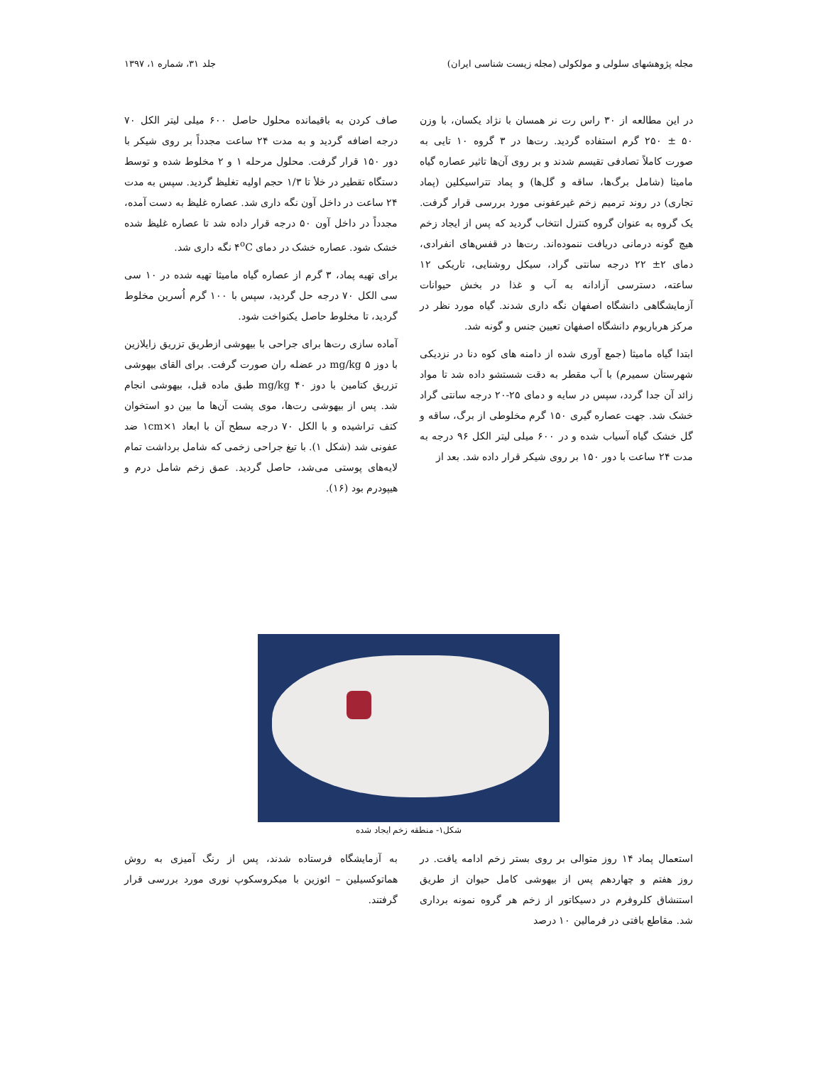مجله پژوهشهای سلولی و مولکولی (مجله زیست شناسی ایران) جلد ۳۱، شماره ۱، ۱۳۹۷
در این مطالعه از ۳۰ راس رت نر همسان با نژاد یکسان، با وزن ۵۰ ± ۲۵۰ گرم استفاده گردید. رت‌ها در ۳ گروه ۱۰ تایی به صورت کاملاً تصادفی تقیسم شدند و بر روی آن‌ها تاثیر عصاره گیاه مامیثا (شامل برگ‌ها، ساقه و گل‌ها) و پماد تتراسیکلین (پماد تجاری) در روند ترمیم زخم غیرعفونی مورد بررسی قرار گرفت. یک گروه به عنوان گروه کنترل انتخاب گردید که پس از ایجاد زخم هیچ گونه درمانی دریافت ننموده‌اند. رت‌ها در قفس‌های انفرادی، دمای ۲± ۲۲ درجه سانتی گراد، سیکل روشنایی، تاریکی ۱۲ ساعته، دسترسی آزادانه به آب و غذا در بخش حیوانات آزمایشگاهی دانشگاه اصفهان نگه داری شدند. گیاه مورد نظر در مرکز هرباریوم دانشگاه اصفهان تعیین جنس و گونه شد.
ابتدا گیاه مامیثا (جمع آوری شده از دامنه های کوه دنا در نزدیکی شهرستان سمیرم) با آب مقطر به دقت شستشو داده شد تا مواد زائد آن جدا گردد، سپس در سایه و دمای ۲۵-۲۰ درجه سانتی گراد خشک شد. جهت عصاره گیری ۱۵۰ گرم مخلوطی از برگ، ساقه و گل خشک گیاه آسیاب شده و در ۶۰۰ میلی لیتر الکل ۹۶ درجه به مدت ۲۴ ساعت با دور ۱۵۰ بر روی شیکر قرار داده شد. بعد از
صاف کردن به باقیمانده محلول حاصل ۶۰۰ میلی لیتر الکل ۷۰ درجه اضافه گردید و به مدت ۲۴ ساعت مجدداً بر روی شیکر با دور ۱۵۰ قرار گرفت. محلول مرحله ۱ و ۲ مخلوط شده و توسط دستگاه تقطیر در خلأ تا ۱/۳ حجم اولیه تغلیظ گردید. سپس به مدت ۲۴ ساعت در داخل آون نگه داری شد. عصاره غلیظ به دست آمده، مجدداً در داخل آون ۵۰ درجه قرار داده شد تا عصاره غلیظ شده خشک شود. عصاره خشک در دمای ۴<sup>o</sup>C نگه داری شد.
برای تهیه پماد، ۳ گرم از عصاره گیاه مامیثا تهیه شده در ۱۰ سی سی الکل ۷۰ درجه حل گردید، سپس با ۱۰۰ گرم اُسرین مخلوط گردید، تا مخلوط حاصل یکنواخت شود.
آماده سازی رت‌ها برای جراحی با بیهوشی ازطریق تزریق زایلازین با دوز ۵ mg/kg در عضله ران صورت گرفت. برای القای بیهوشی تزریق کتامین با دوز ۴۰ mg/kg طبق ماده قبل، بیهوشی انجام شد. پس از بیهوشی رت‌ها، موی پشت آن‌ها ما بین دو استخوان کتف تراشیده و با الکل ۷۰ درجه سطح آن با ابعاد ۱cm×۱ ضد عفونی شد (شکل ۱). با تیغ جراحی زخمی که شامل برداشت تمام لایه‌های پوستی می‌شد، حاصل گردید. عمق زخم شامل درم و هیپودرم بود (۱۶).
شکل۱- منطقه زخم ایجاد شده
استعمال پماد ۱۴ روز متوالی بر روی بستر زخم ادامه یافت. در روز هفتم و چهاردهم پس از بیهوشی کامل حیوان از طریق استنشاق کلروفرم در دسیکاتور از زخم هر گروه نمونه برداری شد. مقاطع بافتی در فرمالین ۱۰ درصد
به آزمایشگاه فرستاده شدند، پس از رنگ آمیزی به روش هماتوکسیلین – ائوزین با میکروسکوپ نوری مورد بررسی قرار گرفتند.